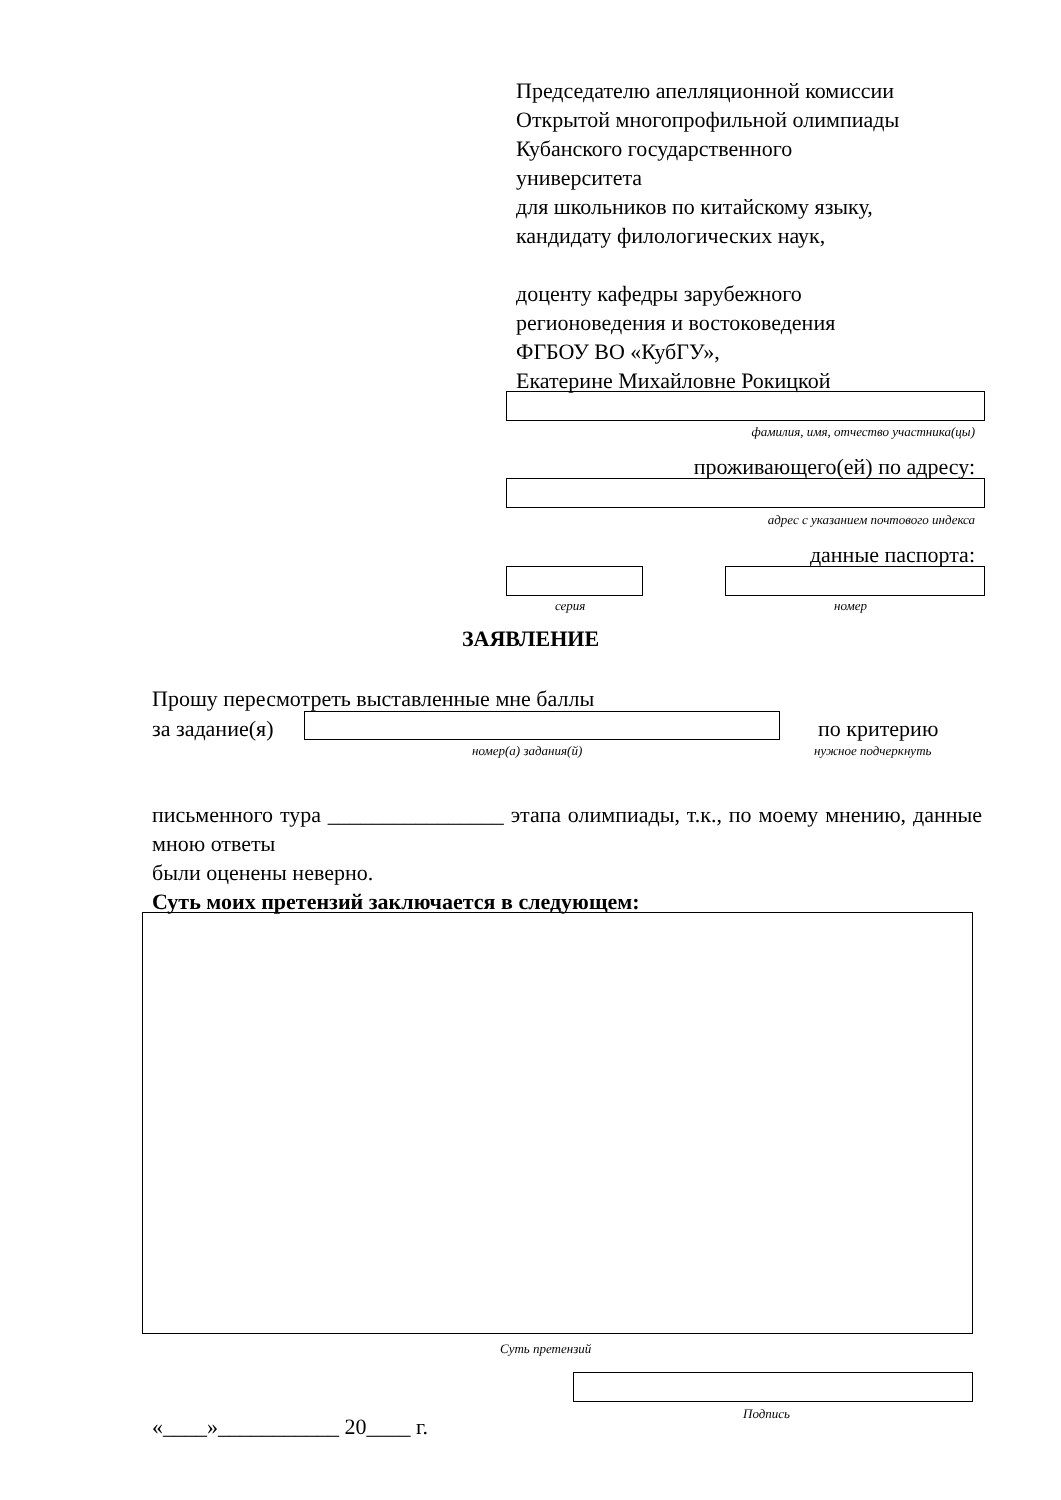Председателю апелляционной комиссии
Открытой многопрофильной олимпиады
Кубанского государственного
университета
для школьников по китайскому языку,
кандидату филологических наук,
доценту кафедры зарубежного
регионоведения и востоковедения
ФГБОУ ВО «КубГУ»,
Екатерине Михайловне Рокицкой
фамилия, имя, отчество участника(цы)
проживающего(ей) по адресу:
адрес с указанием почтового индекса
данные паспорта:
серия номер
ЗАЯВЛЕНИЕ
Прошу пересмотреть выставленные мне баллы
за задание(я) по критерию
номер(а) задания(й) нужное подчеркнуть
письменного тура ________________ этапа олимпиады, т.к., по моему мнению, данные мною ответы
были оценены неверно.
Суть моих претензий заключается в следующем:
Суть претензий
Подпись
«____»___________ 20____ г.